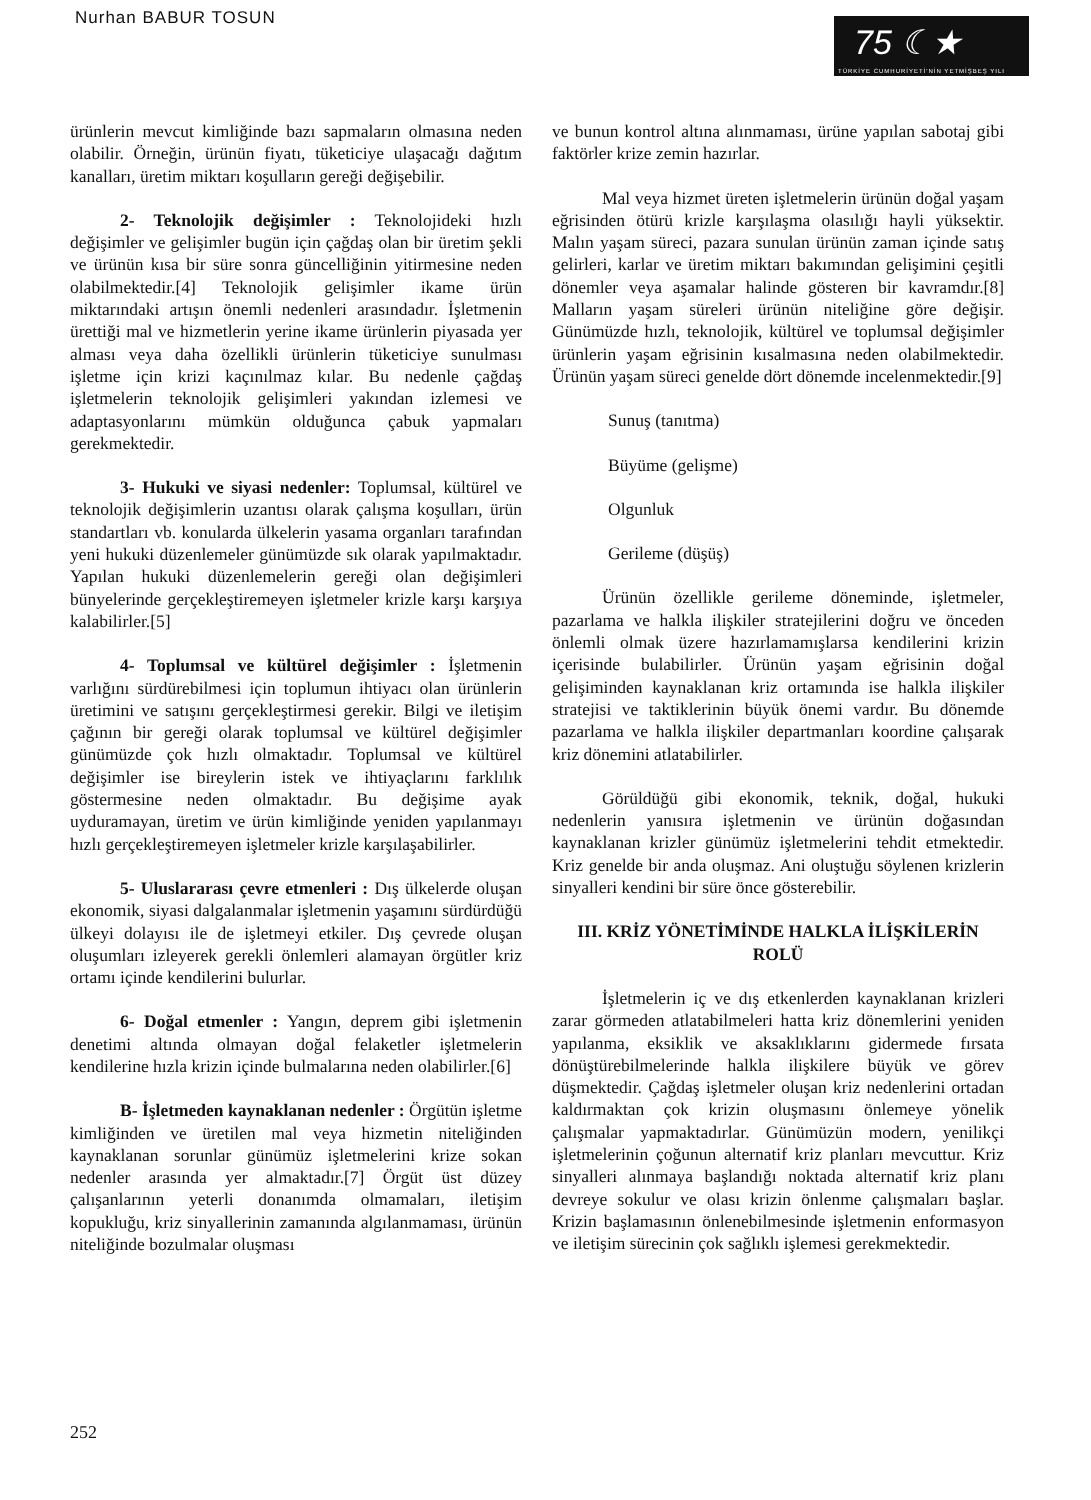Nurhan BABUR TOSUN
75 ☾★
TÜRKİYE CUMHURİYETİ'NİN YETMİŞBEŞ YILI
ürünlerin mevcut kimliğinde bazı sapmaların olmasına neden olabilir. Örneğin, ürünün fiyatı, tüketiciye ulaşacağı dağıtım kanalları, üretim miktarı koşulların gereği değişebilir.
2- Teknolojik değişimler : Teknolojideki hızlı değişimler ve gelişimler bugün için çağdaş olan bir üretim şekli ve ürünün kısa bir süre sonra güncelliğinin yitirmesine neden olabilmektedir.[4] Teknolojik gelişimler ikame ürün miktarındaki artışın önemli nedenleri arasındadır. İşletmenin ürettiği mal ve hizmetlerin yerine ikame ürünlerin piyasada yer alması veya daha özellikli ürünlerin tüketiciye sunulması işletme için krizi kaçınılmaz kılar. Bu nedenle çağdaş işletmelerin teknolojik gelişimleri yakından izlemesi ve adaptasyonlarını mümkün olduğunca çabuk yapmaları gerekmektedir.
3- Hukuki ve siyasi nedenler: Toplumsal, kültürel ve teknolojik değişimlerin uzantısı olarak çalışma koşulları, ürün standartları vb. konularda ülkelerin yasama organları tarafından yeni hukuki düzenlemeler günümüzde sık olarak yapılmaktadır. Yapılan hukuki düzenlemelerin gereği olan değişimleri bünyelerinde gerçekleştiremeyen işletmeler krizle karşı karşıya kalabilirler.[5]
4- Toplumsal ve kültürel değişimler : İşletmenin varlığını sürdürebilmesi için toplumun ihtiyacı olan ürünlerin üretimini ve satışını gerçekleştirmesi gerekir. Bilgi ve iletişim çağının bir gereği olarak toplumsal ve kültürel değişimler günümüzde çok hızlı olmaktadır. Toplumsal ve kültürel değişimler ise bireylerin istek ve ihtiyaçlarını farklılık göstermesine neden olmaktadır. Bu değişime ayak uyduramayan, üretim ve ürün kimliğinde yeniden yapılanmayı hızlı gerçekleştiremeyen işletmeler krizle karşılaşabilirler.
5- Uluslararası çevre etmenleri : Dış ülkelerde oluşan ekonomik, siyasi dalgalanmalar işletmenin yaşamını sürdürdüğü ülkeyi dolayısı ile de işletmeyi etkiler. Dış çevrede oluşan oluşumları izleyerek gerekli önlemleri alamayan örgütler kriz ortamı içinde kendilerini bulurlar.
6- Doğal etmenler : Yangın, deprem gibi işletmenin denetimi altında olmayan doğal felaketler işletmelerin kendilerine hızla krizin içinde bulmalarına neden olabilirler.[6]
B- İşletmeden kaynaklanan nedenler : Örgütün işletme kimliğinden ve üretilen mal veya hizmetin niteliğinden kaynaklanan sorunlar günümüz işletmelerini krize sokan nedenler arasında yer almaktadır.[7] Örgüt üst düzey çalışanlarının yeterli donanımda olmamaları, iletişim kopukluğu, kriz sinyallerinin zamanında algılanmaması, ürünün niteliğinde bozulmalar oluşması
ve bunun kontrol altına alınmaması, ürüne yapılan sabotaj gibi faktörler krize zemin hazırlar.
Mal veya hizmet üreten işletmelerin ürünün doğal yaşam eğrisinden ötürü krizle karşılaşma olasılığı hayli yüksektir. Malın yaşam süreci, pazara sunulan ürünün zaman içinde satış gelirleri, karlar ve üretim miktarı bakımından gelişimini çeşitli dönemler veya aşamalar halinde gösteren bir kavramdır.[8] Malların yaşam süreleri ürünün niteliğine göre değişir. Günümüzde hızlı, teknolojik, kültürel ve toplumsal değişimler ürünlerin yaşam eğrisinin kısalmasına neden olabilmektedir. Ürünün yaşam süreci genelde dört dönemde incelenmektedir.[9]
Sunuş (tanıtma)
Büyüme (gelişme)
Olgunluk
Gerileme (düşüş)
Ürünün özellikle gerileme döneminde, işletmeler, pazarlama ve halkla ilişkiler stratejilerini doğru ve önceden önlemli olmak üzere hazırlamamışlarsa kendilerini krizin içerisinde bulabilirler. Ürünün yaşam eğrisinin doğal gelişiminden kaynaklanan kriz ortamında ise halkla ilişkiler stratejisi ve taktiklerinin büyük önemi vardır. Bu dönemde pazarlama ve halkla ilişkiler departmanları koordine çalışarak kriz dönemini atlatabilirler.
Görüldüğü gibi ekonomik, teknik, doğal, hukuki nedenlerin yanısıra işletmenin ve ürünün doğasından kaynaklanan krizler günümüz işletmelerini tehdit etmektedir. Kriz genelde bir anda oluşmaz. Ani oluştuğu söylenen krizlerin sinyalleri kendini bir süre önce gösterebilir.
III. KRİZ YÖNETİMİNDE HALKLA İLİŞKİLERİN ROLÜ
İşletmelerin iç ve dış etkenlerden kaynaklanan krizleri zarar görmeden atlatabilmeleri hatta kriz dönemlerini yeniden yapılanma, eksiklik ve aksaklıklarını gidermede fırsata dönüştürebilmelerinde halkla ilişkilere büyük ve görev düşmektedir. Çağdaş işletmeler oluşan kriz nedenlerini ortadan kaldırmaktan çok krizin oluşmasını önlemeye yönelik çalışmalar yapmaktadırlar. Günümüzün modern, yenilikçi işletmelerinin çoğunun alternatif kriz planları mevcuttur. Kriz sinyalleri alınmaya başlandığı noktada alternatif kriz planı devreye sokulur ve olası krizin önlenme çalışmaları başlar. Krizin başlamasının önlenebilmesinde işletmenin enformasyon ve iletişim sürecinin çok sağlıklı işlemesi gerekmektedir.
252